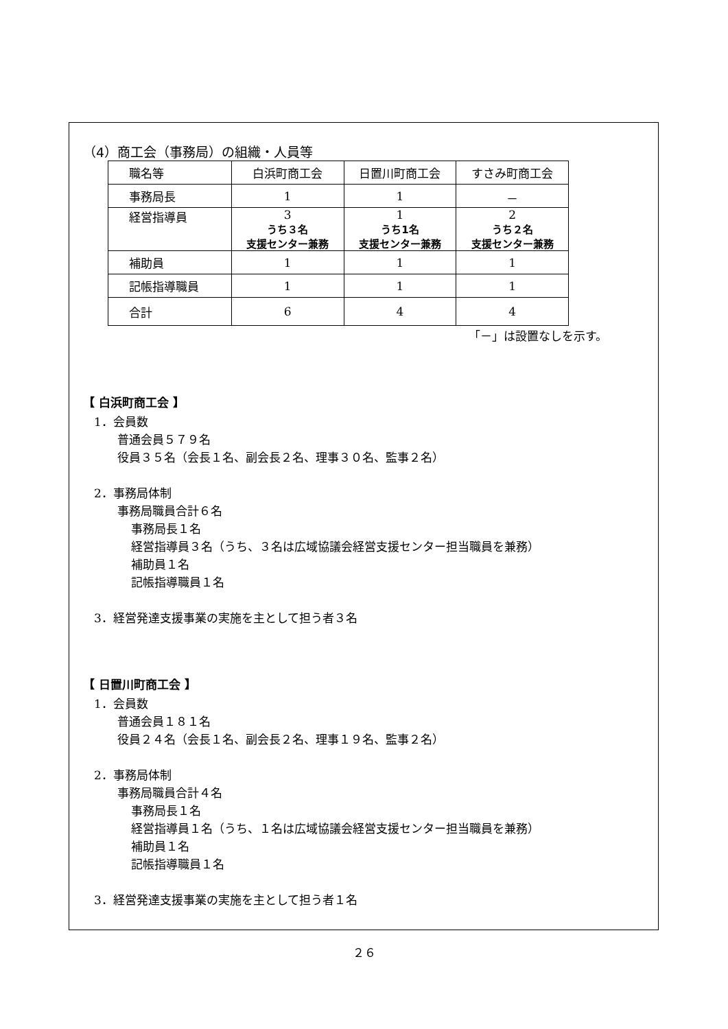（4）商工会（事務局）の組織・人員等
| 職名等 | 白浜町商工会 | 日置川町商工会 | すさみ町商工会 |
| 事務局長 | 1 | 1 | － |
| 経営指導員 | 3 うち３名 支援センター兼務 | 1 うち1名 支援センター兼務 | 2 うち２名 支援センター兼務 |
| 補助員 | 1 | 1 | 1 |
| 記帳指導職員 | 1 | 1 | 1 |
| 合計 | 6 | 4 | 4 |
「－」は設置なしを示す。
【 白浜町商工会 】
1．会員数
普通会員５７９名
役員３５名（会長１名、副会長２名、理事３０名、監事２名）
2．事務局体制
事務局職員合計６名
事務局長１名
経営指導員３名（うち、３名は広域協議会経営支援センター担当職員を兼務）
補助員１名
記帳指導職員１名
3．経営発達支援事業の実施を主として担う者３名
【 日置川町商工会 】
1．会員数
普通会員１８１名
役員２４名（会長１名、副会長２名、理事１９名、監事２名）
2．事務局体制
事務局職員合計４名
事務局長１名
経営指導員１名（うち、１名は広域協議会経営支援センター担当職員を兼務）
補助員１名
記帳指導職員１名
3．経営発達支援事業の実施を主として担う者１名
２６